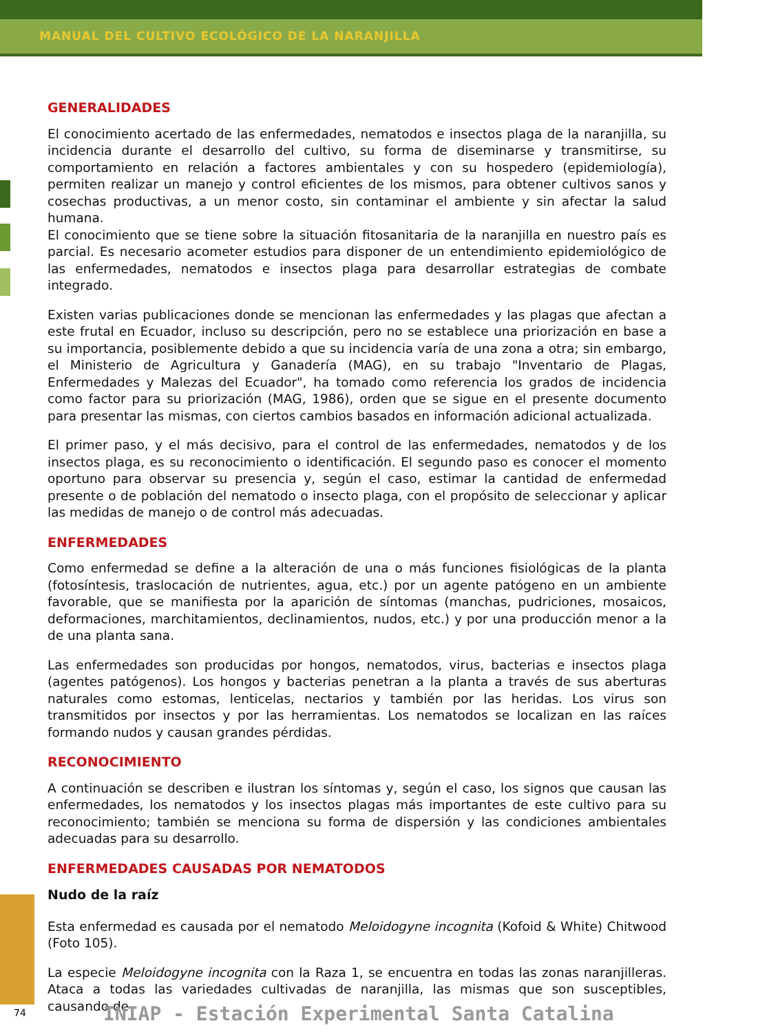MANUAL DEL CULTIVO ECOLÓGICO DE LA NARANJILLA
GENERALIDADES
El conocimiento acertado de las enfermedades, nematodos e insectos plaga de la naranjilla, su incidencia durante el desarrollo del cultivo, su forma de diseminarse y transmitirse, su comportamiento en relación a factores ambientales y con su hospedero (epidemiología), permiten realizar un manejo y control eficientes de los mismos, para obtener cultivos sanos y cosechas productivas, a un menor costo, sin contaminar el ambiente y sin afectar la salud humana.
El conocimiento que se tiene sobre la situación fitosanitaria de la naranjilla en nuestro país es parcial. Es necesario acometer estudios para disponer de un entendimiento epidemiológico de las enfermedades, nematodos e insectos plaga para desarrollar estrategias de combate integrado.
Existen varias publicaciones donde se mencionan las enfermedades y las plagas que afectan a este frutal en Ecuador, incluso su descripción, pero no se establece una priorización en base a su importancia, posiblemente debido a que su incidencia varía de una zona a otra; sin embargo, el Ministerio de Agricultura y Ganadería (MAG), en su trabajo "Inventario de Plagas, Enfermedades y Malezas del Ecuador", ha tomado como referencia los grados de incidencia como factor para su priorización (MAG, 1986), orden que se sigue en el presente documento para presentar las mismas, con ciertos cambios basados en información adicional actualizada.
El primer paso, y el más decisivo, para el control de las enfermedades, nematodos y de los insectos plaga, es su reconocimiento o identificación. El segundo paso es conocer el momento oportuno para observar su presencia y, según el caso, estimar la cantidad de enfermedad presente o de población del nematodo o insecto plaga, con el propósito de seleccionar y aplicar las medidas de manejo o de control más adecuadas.
ENFERMEDADES
Como enfermedad se define a la alteración de una o más funciones fisiológicas de la planta (fotosíntesis, traslocación de nutrientes, agua, etc.) por un agente patógeno en un ambiente favorable, que se manifiesta por la aparición de síntomas (manchas, pudriciones, mosaicos, deformaciones, marchitamientos, declinamientos, nudos, etc.) y por una producción menor a la de una planta sana.
Las enfermedades son producidas por hongos, nematodos, virus, bacterias e insectos plaga (agentes patógenos). Los hongos y bacterias penetran a la planta a través de sus aberturas naturales como estomas, lenticelas, nectarios y también por las heridas. Los virus son transmitidos por insectos y por las herramientas. Los nematodos se localizan en las raíces formando nudos y causan grandes pérdidas.
RECONOCIMIENTO
A continuación se describen e ilustran los síntomas y, según el caso, los signos que causan las enfermedades, los nematodos y los insectos plagas más importantes de este cultivo para su reconocimiento; también se menciona su forma de dispersión y las condiciones ambientales adecuadas para su desarrollo.
ENFERMEDADES CAUSADAS POR NEMATODOS
Nudo de la raíz
Esta enfermedad es causada por el nematodo Meloidogyne incognita (Kofoid & White) Chitwood (Foto 105).
La especie Meloidogyne incognita con la Raza 1, se encuentra en todas las zonas naranjilleras. Ataca a todas las variedades cultivadas de naranjilla, las mismas que son susceptibles, causando de
74
INIAP - Estación Experimental Santa Catalina